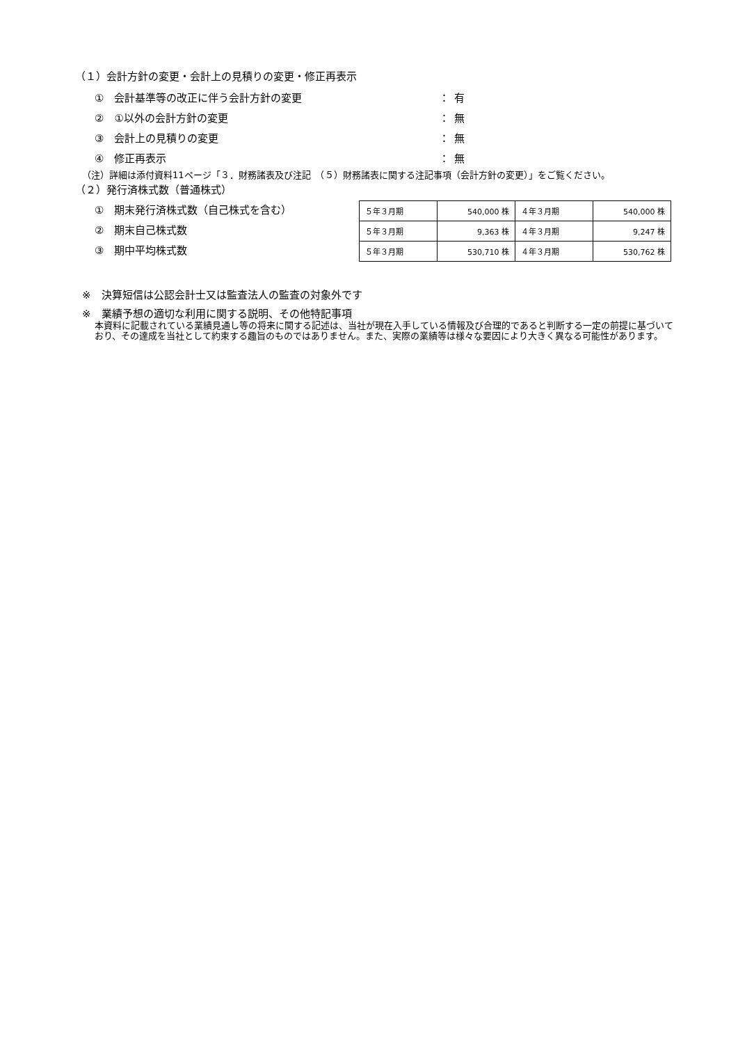（１）会計方針の変更・会計上の見積りの変更・修正再表示
①　会計基準等の改正に伴う会計方針の変更 ： 有
②　①以外の会計方針の変更 ： 無
③　会計上の見積りの変更 ： 無
④　修正再表示 ： 無
（注）詳細は添付資料11ページ「３．財務諸表及び注記　（５）財務諸表に関する注記事項（会計方針の変更）」をご覧ください。
（２）発行済株式数（普通株式）
①　期末発行済株式数（自己株式を含む）
②　期末自己株式数
③　期中平均株式数
| ５年３月期 | 540,000 株 | ４年３月期 | 540,000 株 |
| ５年３月期 | 9,363 株 | ４年３月期 | 9,247 株 |
| ５年３月期 | 530,710 株 | ４年３月期 | 530,762 株 |
※　決算短信は公認会計士又は監査法人の監査の対象外です
※　業績予想の適切な利用に関する説明、その他特記事項
本資料に記載されている業績見通し等の将来に関する記述は、当社が現在入手している情報及び合理的であると判断する一定の前提に基づいており、その達成を当社として約束する趣旨のものではありません。また、実際の業績等は様々な要因により大きく異なる可能性があります。